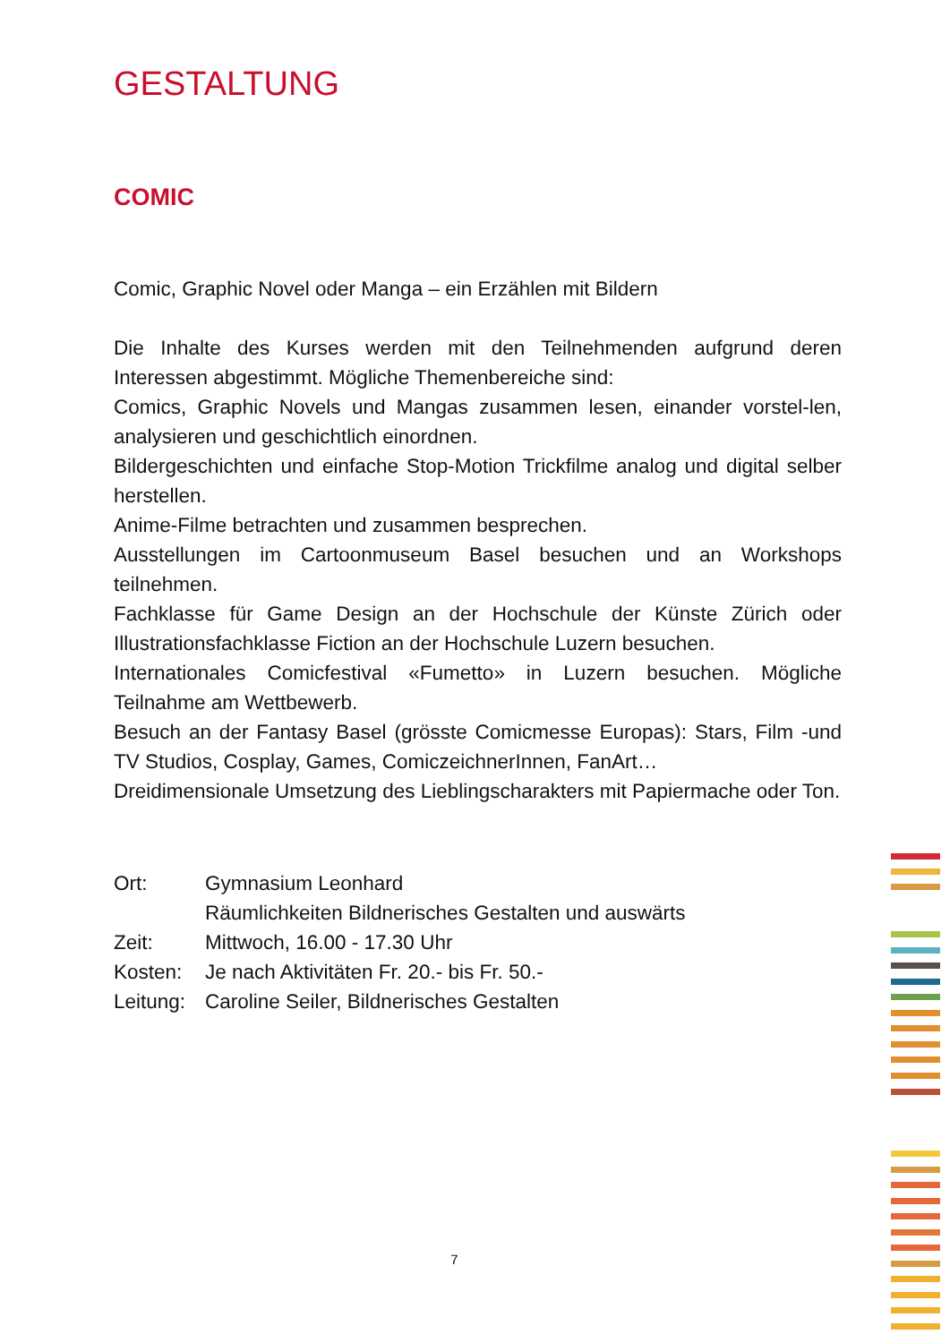GESTALTUNG
COMIC
Comic, Graphic Novel oder Manga – ein Erzählen mit Bildern
Die Inhalte des Kurses werden mit den Teilnehmenden aufgrund deren Interessen abgestimmt. Mögliche Themenbereiche sind:
Comics, Graphic Novels und Mangas zusammen lesen, einander vorstel-len, analysieren und geschichtlich einordnen.
Bildergeschichten und einfache Stop-Motion Trickfilme analog und digital selber herstellen.
Anime-Filme betrachten und zusammen besprechen.
Ausstellungen im Cartoonmuseum Basel besuchen und an Workshops teilnehmen.
Fachklasse für Game Design an der Hochschule der Künste Zürich oder Illustrationsfachklasse Fiction an der Hochschule Luzern besuchen.
Internationales Comicfestival «Fumetto» in Luzern besuchen. Mögliche Teilnahme am Wettbewerb.
Besuch an der Fantasy Basel (grösste Comicmesse Europas): Stars, Film -und TV Studios, Cosplay, Games, ComiczeichnerInnen, FanArt…
Dreidimensionale Umsetzung des Lieblingscharakters mit Papiermache oder Ton.
Ort: Gymnasium Leonhard
Räumlichkeiten Bildnerisches Gestalten und auswärts
Zeit: Mittwoch, 16.00 - 17.30 Uhr
Kosten: Je nach Aktivitäten Fr. 20.- bis Fr. 50.-
Leitung: Caroline Seiler, Bildnerisches Gestalten
7